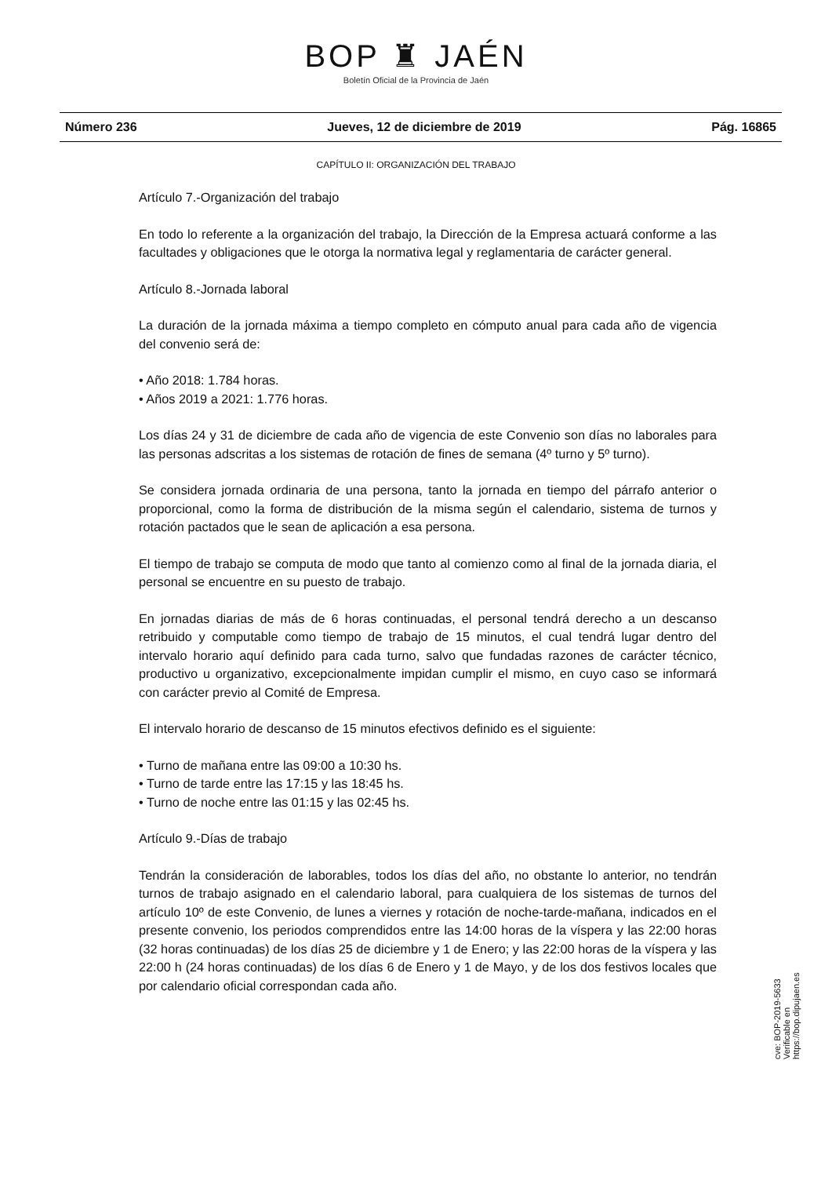BOP ♜ JAÉN
Boletín Oficial de la Provincia de Jaén
Número 236 Jueves, 12 de diciembre de 2019 Pág. 16865
CAPÍTULO II: ORGANIZACIÓN DEL TRABAJO
Artículo 7.-Organización del trabajo
En todo lo referente a la organización del trabajo, la Dirección de la Empresa actuará conforme a las facultades y obligaciones que le otorga la normativa legal y reglamentaria de carácter general.
Artículo 8.-Jornada laboral
La duración de la jornada máxima a tiempo completo en cómputo anual para cada año de vigencia del convenio será de:
• Año 2018: 1.784 horas.
• Años 2019 a 2021: 1.776 horas.
Los días 24 y 31 de diciembre de cada año de vigencia de este Convenio son días no laborales para las personas adscritas a los sistemas de rotación de fines de semana (4º turno y 5º turno).
Se considera jornada ordinaria de una persona, tanto la jornada en tiempo del párrafo anterior o proporcional, como la forma de distribución de la misma según el calendario, sistema de turnos y rotación pactados que le sean de aplicación a esa persona.
El tiempo de trabajo se computa de modo que tanto al comienzo como al final de la jornada diaria, el personal se encuentre en su puesto de trabajo.
En jornadas diarias de más de 6 horas continuadas, el personal tendrá derecho a un descanso retribuido y computable como tiempo de trabajo de 15 minutos, el cual tendrá lugar dentro del intervalo horario aquí definido para cada turno, salvo que fundadas razones de carácter técnico, productivo u organizativo, excepcionalmente impidan cumplir el mismo, en cuyo caso se informará con carácter previo al Comité de Empresa.
El intervalo horario de descanso de 15 minutos efectivos definido es el siguiente:
• Turno de mañana entre las 09:00 a 10:30 hs.
• Turno de tarde entre las 17:15 y las 18:45 hs.
• Turno de noche entre las 01:15 y las 02:45 hs.
Artículo 9.-Días de trabajo
Tendrán la consideración de laborables, todos los días del año, no obstante lo anterior, no tendrán turnos de trabajo asignado en el calendario laboral, para cualquiera de los sistemas de turnos del artículo 10º de este Convenio, de lunes a viernes y rotación de noche-tarde-mañana, indicados en el presente convenio, los periodos comprendidos entre las 14:00 horas de la víspera y las 22:00 horas (32 horas continuadas) de los días 25 de diciembre y 1 de Enero; y las 22:00 horas de la víspera y las 22:00 h (24 horas continuadas) de los días 6 de Enero y 1 de Mayo, y de los dos festivos locales que por calendario oficial correspondan cada año.
cve: BOP-2019-5633
Verificable en https://bop.dipujaen.es